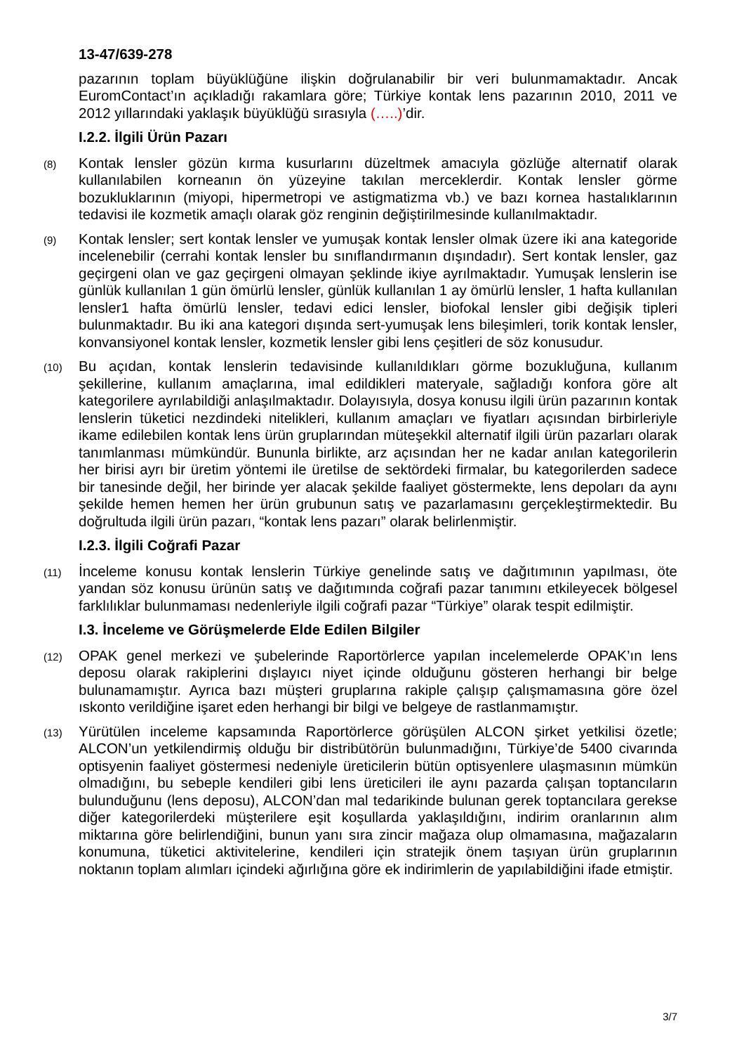13-47/639-278
pazarının toplam büyüklüğüne ilişkin doğrulanabilir bir veri bulunmamaktadır. Ancak EuromContact’ın açıkladığı rakamlara göre; Türkiye kontak lens pazarının 2010, 2011 ve 2012 yıllarındaki yaklaşık büyüklüğü sırasıyla (…..)’dir.
I.2.2. İlgili Ürün Pazarı
(8)
Kontak lensler gözün kırma kusurlarını düzeltmek amacıyla gözlüğe alternatif olarak kullanılabilen korneanın ön yüzeyine takılan merceklerdir. Kontak lensler görme bozukluklarının (miyopi, hipermetropi ve astigmatizma vb.) ve bazı kornea hastalıklarının tedavisi ile kozmetik amaçlı olarak göz renginin değiştirilmesinde kullanılmaktadır.
(9)
Kontak lensler; sert kontak lensler ve yumuşak kontak lensler olmak üzere iki ana kategoride incelenebilir (cerrahi kontak lensler bu sınıflandırmanın dışındadır). Sert kontak lensler, gaz geçirgeni olan ve gaz geçirgeni olmayan şeklinde ikiye ayrılmaktadır. Yumuşak lenslerin ise günlük kullanılan 1 gün ömürlü lensler, günlük kullanılan 1 ay ömürlü lensler, 1 hafta kullanılan lensler1 hafta ömürlü lensler, tedavi edici lensler, biofokal lensler gibi değişik tipleri bulunmaktadır. Bu iki ana kategori dışında sert-yumuşak lens bileşimleri, torik kontak lensler, konvansiyonel kontak lensler, kozmetik lensler gibi lens çeşitleri de söz konusudur.
(10)
Bu açıdan, kontak lenslerin tedavisinde kullanıldıkları görme bozukluğuna, kullanım şekillerine, kullanım amaçlarına, imal edildikleri materyale, sağladığı konfora göre alt kategorilere ayrılabildiği anlaşılmaktadır. Dolayısıyla, dosya konusu ilgili ürün pazarının kontak lenslerin tüketici nezdindeki nitelikleri, kullanım amaçları ve fiyatları açısından birbirleriyle ikame edilebilen kontak lens ürün gruplarından müteşekkil alternatif ilgili ürün pazarları olarak tanımlanması mümkündür. Bununla birlikte, arz açısından her ne kadar anılan kategorilerin her birisi ayrı bir üretim yöntemi ile üretilse de sektördeki firmalar, bu kategorilerden sadece bir tanesinde değil, her birinde yer alacak şekilde faaliyet göstermekte, lens depoları da aynı şekilde hemen hemen her ürün grubunun satış ve pazarlamasını gerçekleştirmektedir. Bu doğrultuda ilgili ürün pazarı, “kontak lens pazarı” olarak belirlenmiştir.
I.2.3. İlgili Coğrafi Pazar
(11)
İnceleme konusu kontak lenslerin Türkiye genelinde satış ve dağıtımının yapılması, öte yandan söz konusu ürünün satış ve dağıtımında coğrafi pazar tanımını etkileyecek bölgesel farklılıklar bulunmaması nedenleriyle ilgili coğrafi pazar “Türkiye” olarak tespit edilmiştir.
I.3. İnceleme ve Görüşmelerde Elde Edilen Bilgiler
(12)
OPAK genel merkezi ve şubelerinde Raportörlerce yapılan incelemelerde OPAK’ın lens deposu olarak rakiplerini dışlayıcı niyet içinde olduğunu gösteren herhangi bir belge bulunamamıştır. Ayrıca bazı müşteri gruplarına rakiple çalışıp çalışmamasına göre özel ıskonto verildiğine işaret eden herhangi bir bilgi ve belgeye de rastlanmamıştır.
(13)
Yürütülen inceleme kapsamında Raportörlerce görüşülen ALCON şirket yetkilisi özetle; ALCON’un yetkilendirmiş olduğu bir distribütörün bulunmadığını, Türkiye’de 5400 civarında optisyenin faaliyet göstermesi nedeniyle üreticilerin bütün optisyenlere ulaşmasının mümkün olmadığını, bu sebeple kendileri gibi lens üreticileri ile aynı pazarda çalışan toptancıların bulunduğunu (lens deposu), ALCON’dan mal tedarikinde bulunan gerek toptancılara gerekse diğer kategorilerdeki müşterilere eşit koşullarda yaklaşıldığını, indirim oranlarının alım miktarına göre belirlendiğini, bunun yanı sıra zincir mağaza olup olmamasına, mağazaların konumuna, tüketici aktivitelerine, kendileri için stratejik önem taşıyan ürün gruplarının noktanın toplam alımları içindeki ağırlığına göre ek indirimlerin de yapılabildiğini ifade etmiştir.
3/7